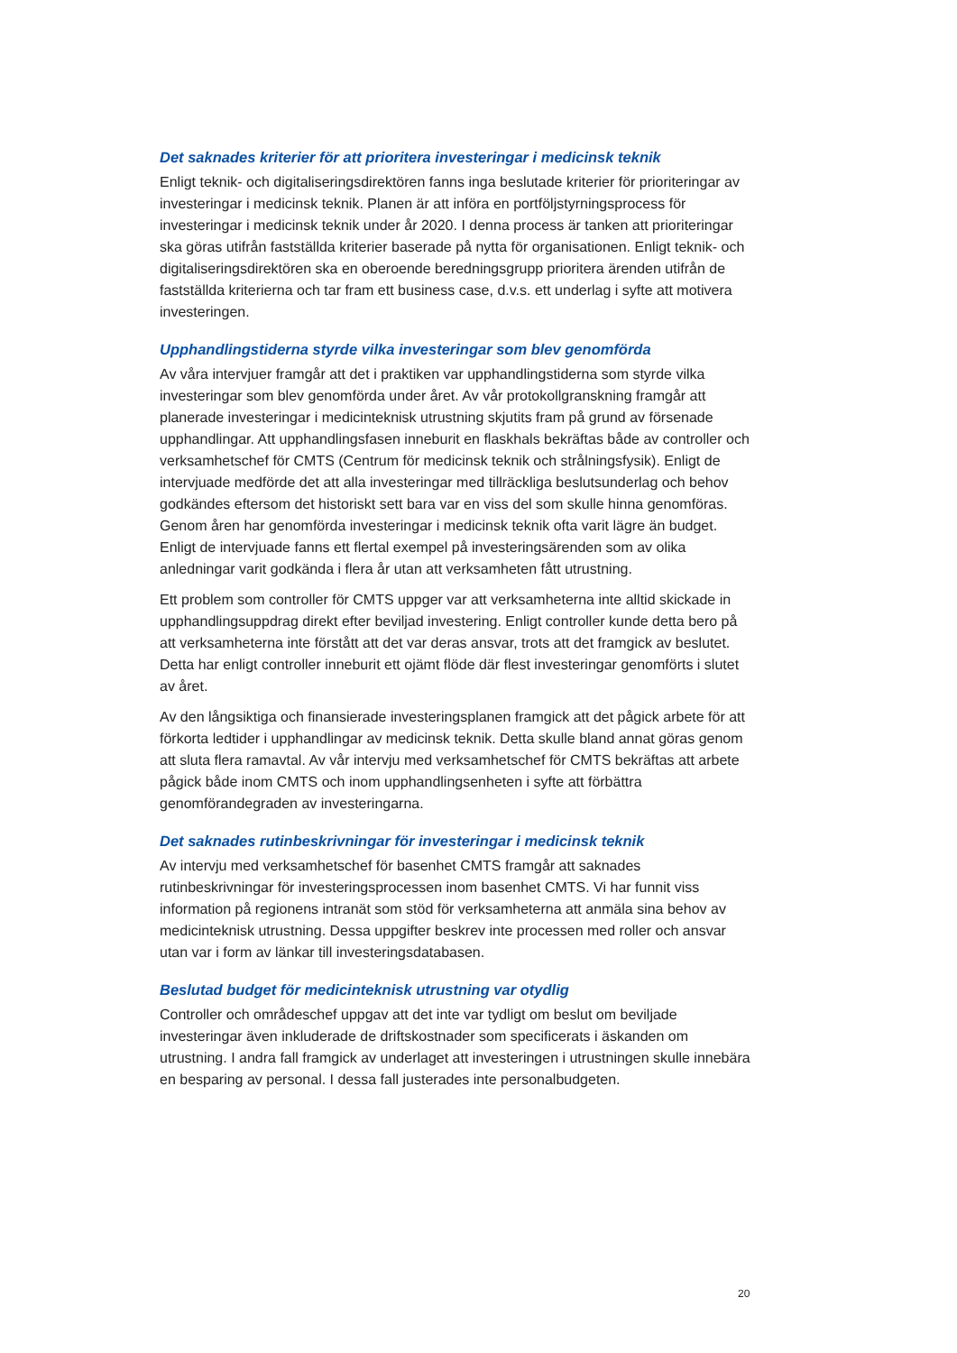Det saknades kriterier för att prioritera investeringar i medicinsk teknik
Enligt teknik- och digitaliseringsdirektören fanns inga beslutade kriterier för prioriteringar av investeringar i medicinsk teknik. Planen är att införa en portföljstyrningsprocess för investeringar i medicinsk teknik under år 2020. I denna process är tanken att prioriteringar ska göras utifrån fastställda kriterier baserade på nytta för organisationen. Enligt teknik- och digitaliseringsdirektören ska en oberoende beredningsgrupp prioritera ärenden utifrån de fastställda kriterierna och tar fram ett business case, d.v.s. ett underlag i syfte att motivera investeringen.
Upphandlingstiderna styrde vilka investeringar som blev genomförda
Av våra intervjuer framgår att det i praktiken var upphandlingstiderna som styrde vilka investeringar som blev genomförda under året. Av vår protokollgranskning framgår att planerade investeringar i medicinteknisk utrustning skjutits fram på grund av försenade upphandlingar. Att upphandlingsfasen inneburit en flaskhals bekräftas både av controller och verksamhetschef för CMTS (Centrum för medicinsk teknik och strålningsfysik). Enligt de intervjuade medförde det att alla investeringar med tillräckliga beslutsunderlag och behov godkändes eftersom det historiskt sett bara var en viss del som skulle hinna genomföras. Genom åren har genomförda investeringar i medicinsk teknik ofta varit lägre än budget. Enligt de intervjuade fanns ett flertal exempel på investeringsärenden som av olika anledningar varit godkända i flera år utan att verksamheten fått utrustning.
Ett problem som controller för CMTS uppger var att verksamheterna inte alltid skickade in upphandlingsuppdrag direkt efter beviljad investering. Enligt controller kunde detta bero på att verksamheterna inte förstått att det var deras ansvar, trots att det framgick av beslutet. Detta har enligt controller inneburit ett ojämt flöde där flest investeringar genomförts i slutet av året.
Av den långsiktiga och finansierade investeringsplanen framgick att det pågick arbete för att förkorta ledtider i upphandlingar av medicinsk teknik. Detta skulle bland annat göras genom att sluta flera ramavtal. Av vår intervju med verksamhetschef för CMTS bekräftas att arbete pågick både inom CMTS och inom upphandlingsenheten i syfte att förbättra genomförandegraden av investeringarna.
Det saknades rutinbeskrivningar för investeringar i medicinsk teknik
Av intervju med verksamhetschef för basenhet CMTS framgår att saknades rutinbeskrivningar för investeringsprocessen inom basenhet CMTS. Vi har funnit viss information på regionens intranät som stöd för verksamheterna att anmäla sina behov av medicinteknisk utrustning. Dessa uppgifter beskrev inte processen med roller och ansvar utan var i form av länkar till investeringsdatabasen.
Beslutad budget för medicinteknisk utrustning var otydlig
Controller och områdeschef uppgav att det inte var tydligt om beslut om beviljade investeringar även inkluderade de driftskostnader som specificerats i äskanden om utrustning. I andra fall framgick av underlaget att investeringen i utrustningen skulle innebära en besparing av personal. I dessa fall justerades inte personalbudgeten.
20